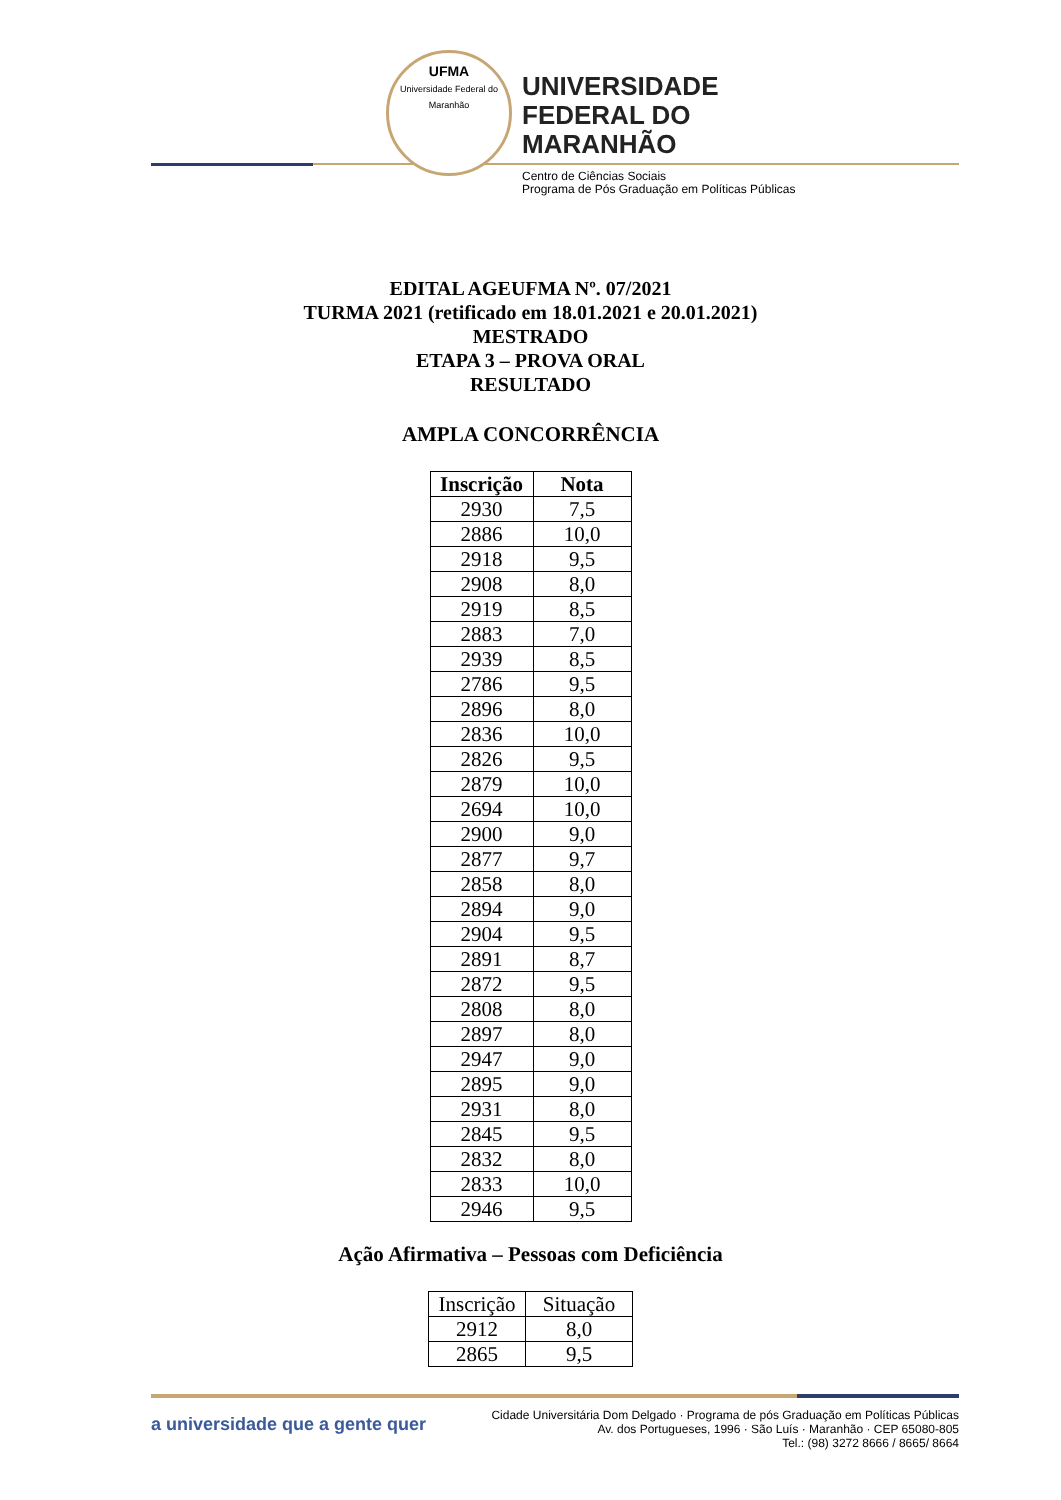UFMA
Universidade Federal do Maranhão
UNIVERSIDADE
FEDERAL DO
MARANHÃO
Centro de Ciências Sociais
Programa de Pós Graduação em Políticas Públicas
EDITAL AGEUFMA Nº. 07/2021
TURMA 2021 (retificado em 18.01.2021 e 20.01.2021)
MESTRADO
ETAPA 3 – PROVA ORAL
RESULTADO
AMPLA CONCORRÊNCIA
| Inscrição | Nota |
| --- | --- |
| 2930 | 7,5 |
| 2886 | 10,0 |
| 2918 | 9,5 |
| 2908 | 8,0 |
| 2919 | 8,5 |
| 2883 | 7,0 |
| 2939 | 8,5 |
| 2786 | 9,5 |
| 2896 | 8,0 |
| 2836 | 10,0 |
| 2826 | 9,5 |
| 2879 | 10,0 |
| 2694 | 10,0 |
| 2900 | 9,0 |
| 2877 | 9,7 |
| 2858 | 8,0 |
| 2894 | 9,0 |
| 2904 | 9,5 |
| 2891 | 8,7 |
| 2872 | 9,5 |
| 2808 | 8,0 |
| 2897 | 8,0 |
| 2947 | 9,0 |
| 2895 | 9,0 |
| 2931 | 8,0 |
| 2845 | 9,5 |
| 2832 | 8,0 |
| 2833 | 10,0 |
| 2946 | 9,5 |
Ação Afirmativa – Pessoas com Deficiência
| Inscrição | Situação |
| --- | --- |
| 2912 | 8,0 |
| 2865 | 9,5 |
a universidade que a gente quer
Cidade Universitária Dom Delgado · Programa de pós Graduação em Políticas Públicas
Av. dos Portugueses, 1996 · São Luís · Maranhão · CEP 65080-805
Tel.: (98) 3272 8666 / 8665/ 8664